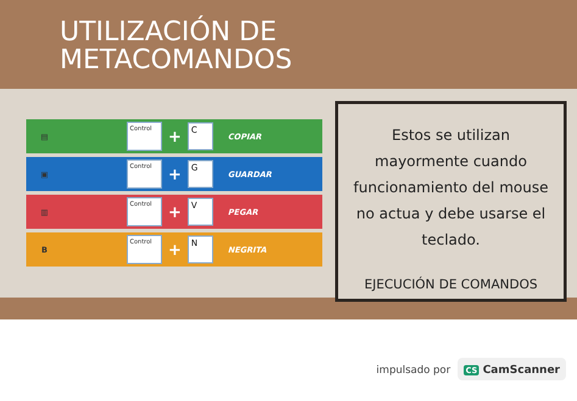UTILIZACIÓN DE
METACOMANDOS
▤ Control + C COPIAR
▣ Control + G GUARDAR
▥ Control + V PEGAR
B Control + N NEGRITA
Estos se utilizan mayormente cuando funcionamiento del mouse no actua y debe usarse el teclado.
EJECUCIÓN DE COMANDOS
impulsado por CS CamScanner